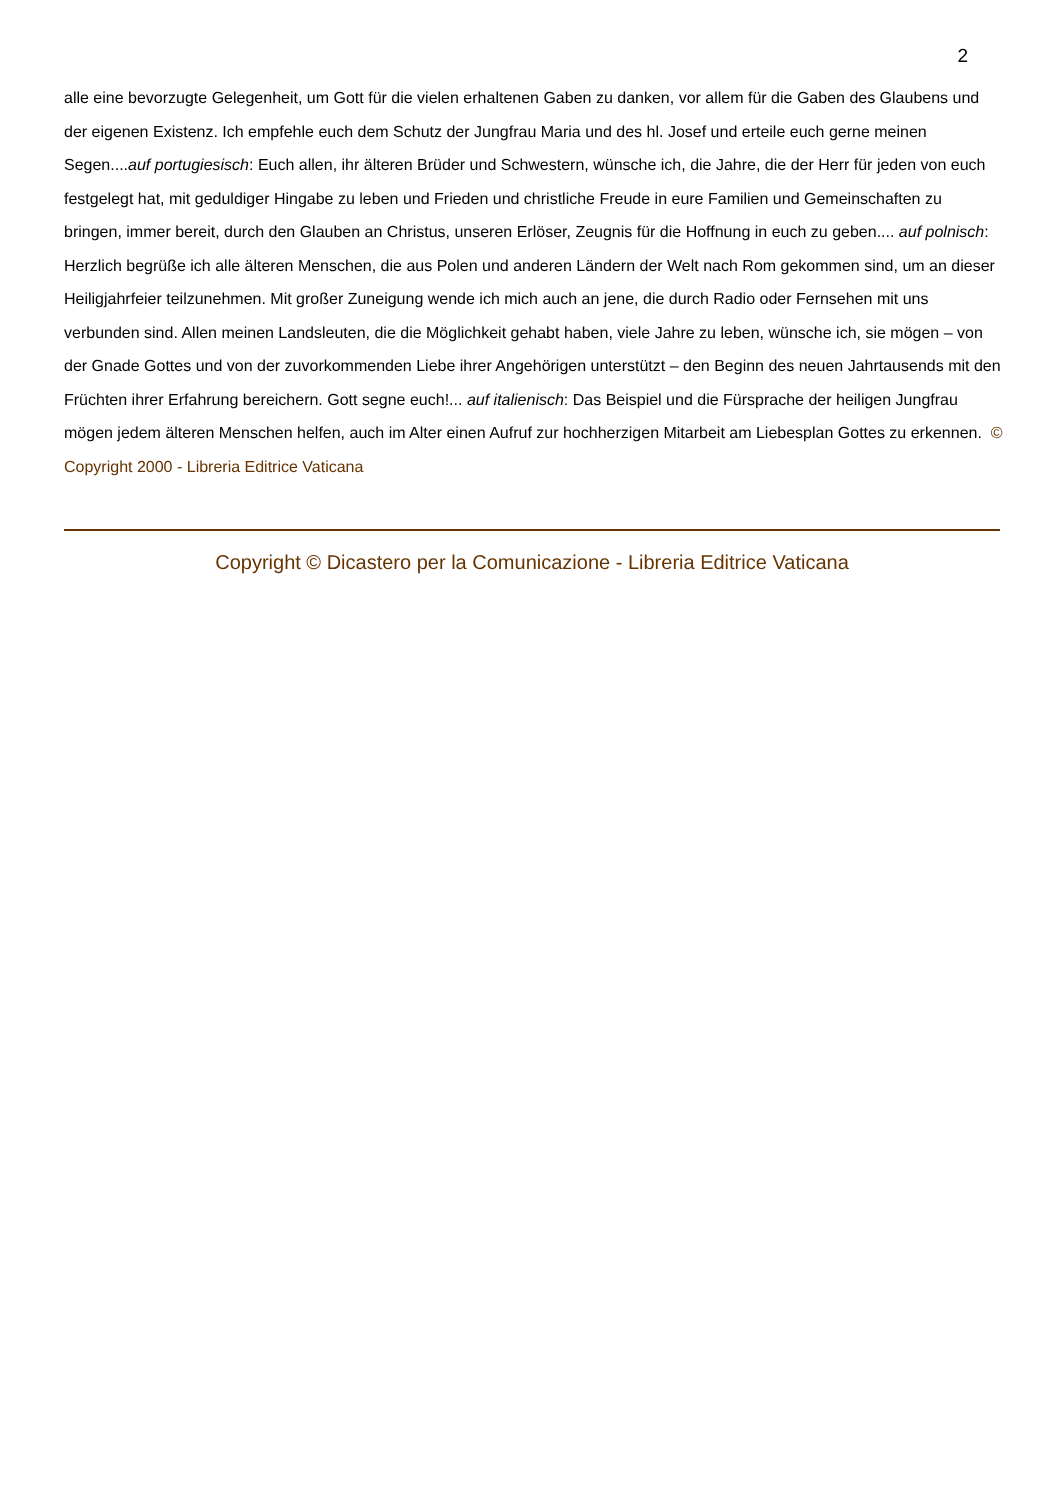2
alle eine bevorzugte Gelegenheit, um Gott für die vielen erhaltenen Gaben zu danken, vor allem für die Gaben des Glaubens und der eigenen Existenz. Ich empfehle euch dem Schutz der Jungfrau Maria und des hl. Josef und erteile euch gerne meinen Segen....auf portugiesisch: Euch allen, ihr älteren Brüder und Schwestern, wünsche ich, die Jahre, die der Herr für jeden von euch festgelegt hat, mit geduldiger Hingabe zu leben und Frieden und christliche Freude in eure Familien und Gemeinschaften zu bringen, immer bereit, durch den Glauben an Christus, unseren Erlöser, Zeugnis für die Hoffnung in euch zu geben.... auf polnisch: Herzlich begrüße ich alle älteren Menschen, die aus Polen und anderen Ländern der Welt nach Rom gekommen sind, um an dieser Heiligjahrfeier teilzunehmen. Mit großer Zuneigung wende ich mich auch an jene, die durch Radio oder Fernsehen mit uns verbunden sind. Allen meinen Landsleuten, die die Möglichkeit gehabt haben, viele Jahre zu leben, wünsche ich, sie mögen – von der Gnade Gottes und von der zuvorkommenden Liebe ihrer Angehörigen unterstützt – den Beginn des neuen Jahrtausends mit den Früchten ihrer Erfahrung bereichern. Gott segne euch!... auf italienisch: Das Beispiel und die Fürsprache der heiligen Jungfrau mögen jedem älteren Menschen helfen, auch im Alter einen Aufruf zur hochherzigen Mitarbeit am Liebesplan Gottes zu erkennen. © Copyright 2000 - Libreria Editrice Vaticana
Copyright © Dicastero per la Comunicazione - Libreria Editrice Vaticana